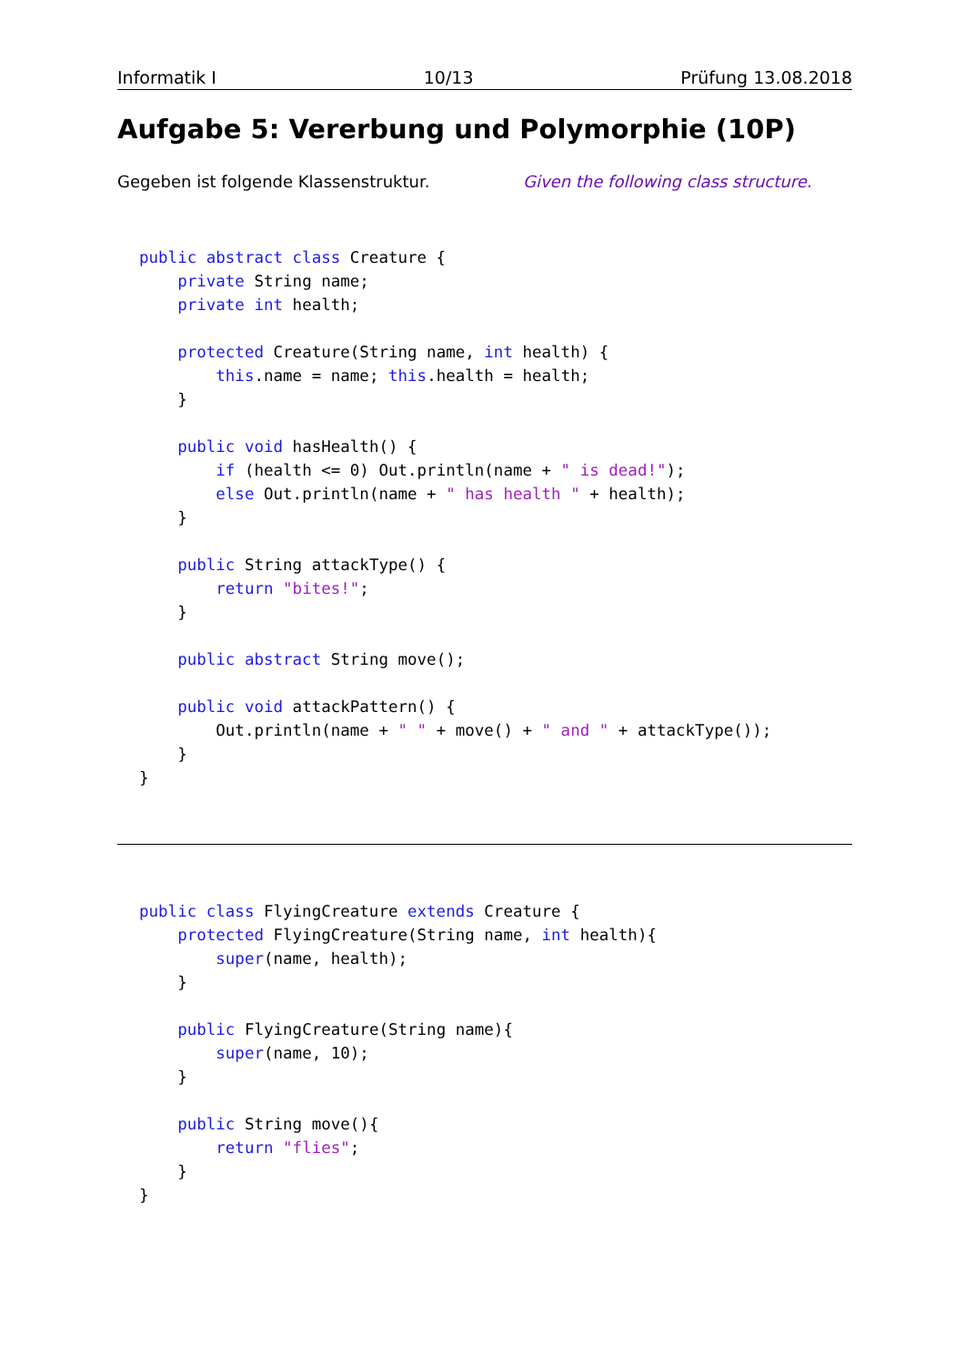Informatik I 10/13 Prüfung 13.08.2018
Aufgabe 5: Vererbung und Polymorphie (10P)
Gegeben ist folgende Klassenstruktur. Given the following class structure.
public abstract class Creature {
    private String name;
    private int health;

    protected Creature(String name, int health) {
        this.name = name; this.health = health;
    }

    public void hasHealth() {
        if (health <= 0) Out.println(name + " is dead!");
        else Out.println(name + " has health " + health);
    }

    public String attackType() {
        return "bites!";
    }

    public abstract String move();

    public void attackPattern() {
        Out.println(name + " " + move() + " and " + attackType());
    }
}
public class FlyingCreature extends Creature {
    protected FlyingCreature(String name, int health){
        super(name, health);
    }

    public FlyingCreature(String name){
        super(name, 10);
    }

    public String move(){
        return "flies";
    }
}